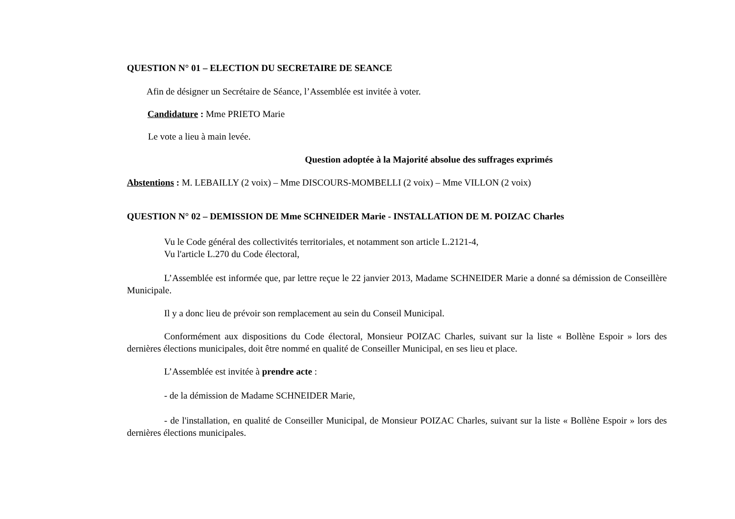QUESTION N° 01 – ELECTION DU SECRETAIRE DE SEANCE
Afin de désigner un Secrétaire de Séance, l’Assemblée est invitée à voter.
Candidature : Mme PRIETO Marie
Le vote a lieu à main levée.
Question adoptée à la Majorité absolue des suffrages exprimés
Abstentions : M. LEBAILLY (2 voix) – Mme DISCOURS-MOMBELLI (2 voix) – Mme VILLON (2 voix)
QUESTION N° 02 – DEMISSION DE Mme SCHNEIDER Marie - INSTALLATION DE M. POIZAC Charles
Vu le Code général des collectivités territoriales, et notamment son article L.2121-4,
Vu l'article L.270 du Code électoral,
L’Assemblée est informée que, par lettre reçue le 22 janvier 2013, Madame SCHNEIDER Marie a donné sa démission de Conseillère Municipale.
Il y a donc lieu de prévoir son remplacement au sein du Conseil Municipal.
Conformément aux dispositions du Code électoral, Monsieur POIZAC Charles, suivant sur la liste « Bollène Espoir » lors des dernières élections municipales, doit être nommé en qualité de Conseiller Municipal, en ses lieu et place.
L’Assemblée est invitée à prendre acte :
- de la démission de Madame SCHNEIDER Marie,
- de l'installation, en qualité de Conseiller Municipal, de Monsieur POIZAC Charles, suivant sur la liste « Bollène Espoir » lors des dernières élections municipales.